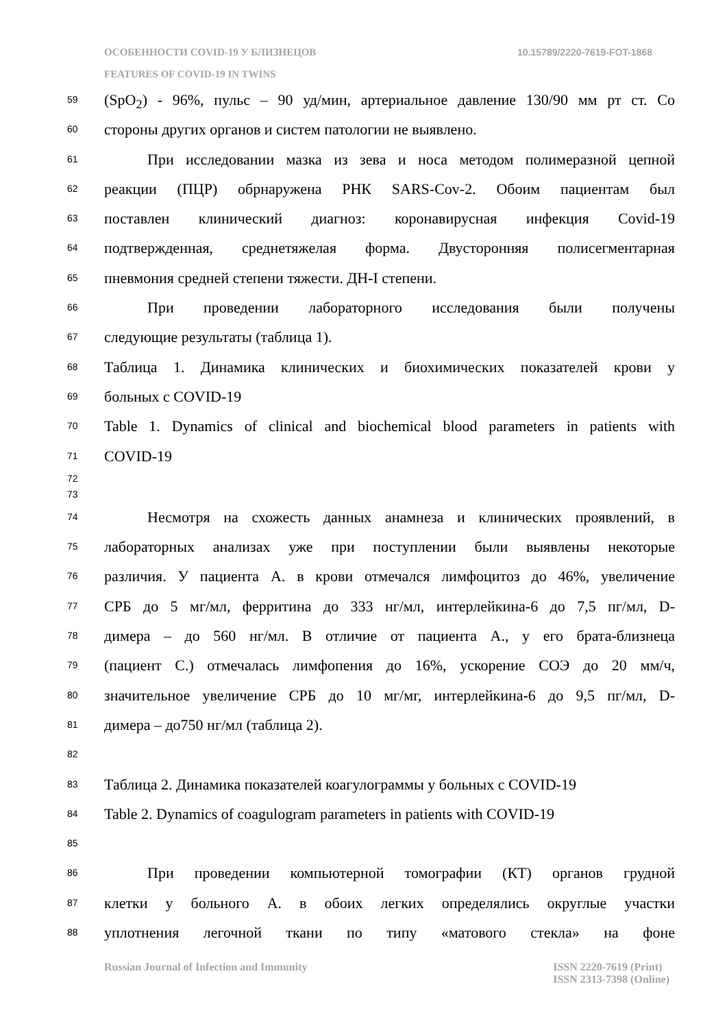ОСОБЕННОСТИ COVID-19 У БЛИЗНЕЦОВ 10.15789/2220-7619-FOT-1868
FEATURES OF COVID-19 IN TWINS
59 (SpO<sub>2</sub>) - 96%, пульс – 90 уд/мин, артериальное давление 130/90 мм рт ст. Со
60 стороны других органов и систем патологии не выявлено.
61 При исследовании мазка из зева и носа методом полимеразной цепной
62 реакции (ПЦР) обрнаружена РНК SARS-Cov-2. Обоим пациентам был
63 поставлен клинический диагноз: коронавирусная инфекция Covid-19
64 подтвержденная, среднетяжелая форма. Двусторонняя полисегментарная
65 пневмония средней степени тяжести. ДН-I степени.
66 При проведении лабораторного исследования были получены
67 следующие результаты (таблица 1).
68 Таблица 1. Динамика клинических и биохимических показателей крови у
69 больных с COVID-19
70 Table 1. Dynamics of clinical and biochemical blood parameters in patients with
71 COVID-19
72
73
74 Несмотря на схожесть данных анамнеза и клинических проявлений, в
75 лабораторных анализах уже при поступлении были выявлены некоторые
76 различия. У пациента А. в крови отмечался лимфоцитоз до 46%, увеличение
77 СРБ до 5 мг/мл, ферритина до 333 нг/мл, интерлейкина-6 до 7,5 пг/мл, D-
78 димера – до 560 нг/мл. В отличие от пациента А., у его брата-близнеца
79 (пациент С.) отмечалась лимфопения до 16%, ускорение СОЭ до 20 мм/ч,
80 значительное увеличение СРБ до 10 мг/мг, интерлейкина-6 до 9,5 пг/мл, D-
81 димера – до750 нг/мл (таблица 2).
82
83 Таблица 2. Динамика показателей коагулограммы у больных с COVID-19
84 Table 2. Dynamics of coagulogram parameters in patients with COVID-19
85
86 При проведении компьютерной томографии (КТ) органов грудной
87 клетки у больного А. в обоих легких определялись округлые участки
88 уплотнения легочной ткани по типу «матового стекла» на фоне
Russian Journal of Infection and Immunity ISSN 2220-7619 (Print)
ISSN 2313-7398 (Online)